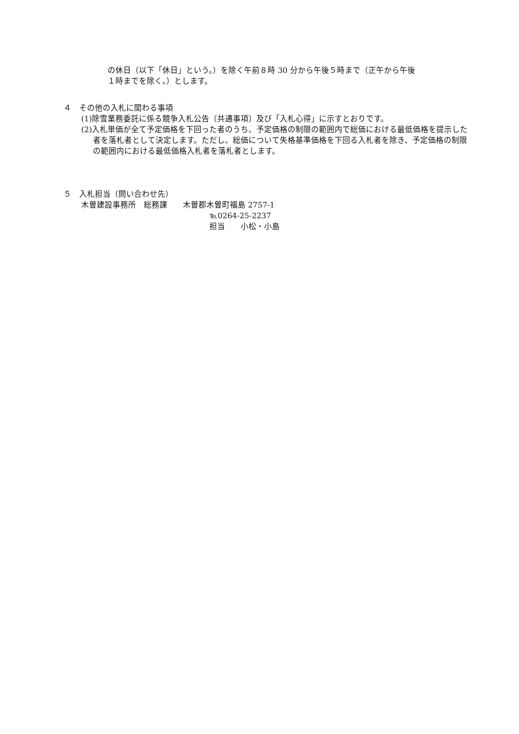の休日（以下「休日」という。）を除く午前８時 30 分から午後５時まで（正午から午後
１時までを除く。）とします。
４　その他の入札に関わる事項
(1)除雪業務委託に係る競争入札公告〔共通事項〕及び「入札心得」に示すとおりです。
(2)入札単価が全て予定価格を下回った者のうち、予定価格の制限の範囲内で総価における最低価格を提示した者を落札者として決定します。ただし、総価について失格基準価格を下回る入札者を除き、予定価格の制限の範囲内における最低価格入札者を落札者とします。
５　入札担当（問い合わせ先）
木曽建設事務所　総務課　　木曽郡木曽町福島 2757-1
℡0264-25-2237
担当　　小松・小島